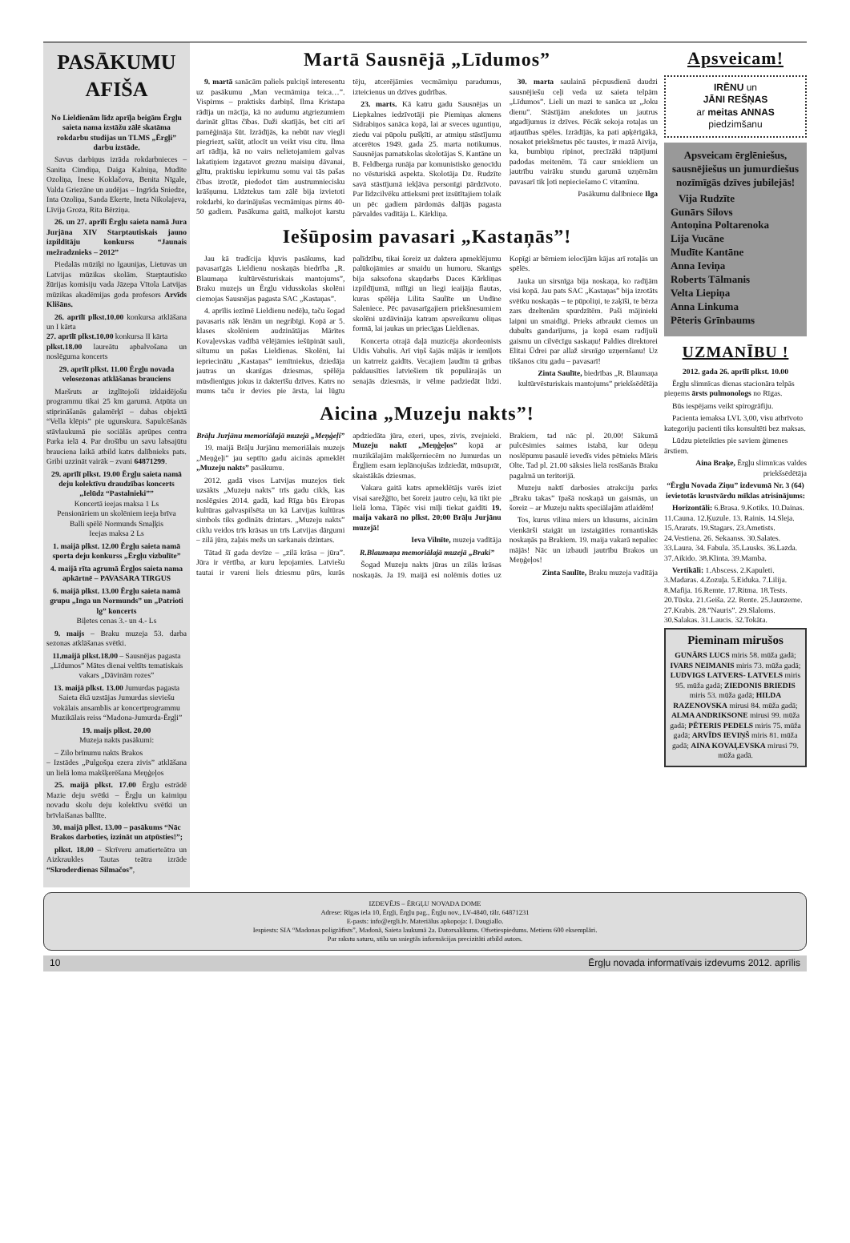PASĀKUMU AFIŠA
No Lieldienām līdz aprīļa beigām Ērgļu saieta nama izstāžu zālē skatāma rokdarbu studijas un TLMS „Ērgļi” darbu izstāde.
Savus darbiņus izrāda rokdarbnieces – Sanita Cimdiņa, Daiga Kalniņa, Mudīte Ozoliņa, Inese Koklačova, Benita Nīgale, Valda Griezāne un audējas – Ingrīda Sniedze, Inta Ozoliņa, Sanda Ekerte, Ineta Nikolajeva, Līvija Groza, Rita Bērziņa.
26. un 27. aprīlī Ērgļu saieta namā Jura Jurjāna XIV Starptautiskais jauno izpildītāju konkurss “Jaunais mežradznieks – 2012”
Piedalās mūziķi no Igaunijas, Lietuvas un Latvijas mūzikas skolām. Starptautisko žūrijas komisiju vada Jāzepa Vītola Latvijas mūzikas akadēmijas goda profesors Arvīds Klišāns.
26. aprīlī plkst.10.00 konkursa atklāšana un I kārta
27. aprīlī plkst.10.00 konkursa II kārta
plkst.18.00 laureātu apbalvošana un noslēguma koncerts
29. aprīlī plkst. 11.00 Ērgļu novada velosezonas atklāšanas brauciens
Maršruts ar izglītojoši izklaidējošu programmu tikai 25 km garumā. Atpūta un stiprināšanās galamērķī – dabas objektā “Vella klēpis” pie ugunskura. Sapulcēšanās stāvlaukumā pie sociālās aprūpes centra Parka ielā 4. Par drošību un savu labsajūtu brauciena laikā atbild katrs dalībnieks pats. Gribi uzzināt vairāk – zvani 64871299.
29. aprīlī plkst. 19.00 Ērgļu saieta namā deju kolektīvu draudzības koncerts „Ielūdz “Pastalnieki””
Koncertā ieejas maksa 1 Ls
Pensionāriem un skolēniem ieeja brīva
Balli spēlē Normunds Smaļķis
Ieejas maksa 2 Ls
1. maijā plkst. 12.00 Ērgļu saieta namā sporta deju konkurss „Ērgļu vizbulīte”
4. maijā rīta agrumā Ērgļos saieta nama apkārtnē – PAVASARA TIRGUS
6. maijā plkst. 13.00 Ērgļu saieta namā grupu „Inga un Normunds” un „Patrioti lg” koncerts
Biļetes cenas 3.- un 4.- Ls
9. maijs – Braku muzeja 53. darba sezonas atklāšanas svētki.
11.maijā plkst.18.00 – Sausnējas pagasta „Līdumos” Mātes dienai veltīts tematiskais vakars „Dāvinām rozes”
13. maijā plkst. 13.00 Jumurdas pagasta Saieta ēkā uzstājas Jumurdas sieviešu vokālais ansamblis ar koncertprogrammu Muzikālais reiss “Madona-Jumurda-Ērgļi”
19. maijs plkst. 20.00
Muzeja nakts pasākumi:
– Zilo brīnumu nakts Brakos
– Izstādes „Pulgošņa ezera zivis” atklāšana un lielā loma makšķerēšana Meņģeļos
25. maijā plkst. 17.00 Ērgļu estrādē Mazie deju svētki – Ērgļu un kaimiņu novadu skolu deju kolektīvu svētki un brīvlaišanas ballīte.
30. maijā plkst. 13.00 – pasākums “Nāc Brakos darboties, izzināt un atpūsties!”;
plkst. 18.00 – Skrīveru amatierteātra un Aizkraukles Tautas teātra izrāde “Skroderdienas Silmačos”,
Martā Sausnējā „Līdumos”
9. martā sanācām paliels pulciņš interesentu uz pasākumu „Man vecmāmiņa teica…”. Vispirms – praktisks darbiņš. Ilma Kristapa rādīja un mācīja, kā no audumu atgriezumiem darināt glītas čības. Daži skatījās, bet citi arī pamēģināja šūt. Izrādījās, ka nebūt nav viegli piegriezt, sašūt, atlocīt un veikt visu citu. Ilma arī rādīja, kā no vairs nelietojamiem galvas lakatiņiem izgatavot greznu maisiņu dāvanai, glītu, praktisku iepirkumu somu vai tās pašas čības izrotāt, piedodot tām austrumniecisku krāšņumu. Līdztekus tam zālē bija izvietoti rokdarbi, ko darinājušas vecmāmiņas pirms 40-50 gadiem. Pasākuma gaitā, malkojot karstu tēju, atcerējāmies vecmāmiņu paradumus, izteicienus un dzīves gudrības.
23. marts. Kā katru gadu Sausnējas un Liepkalnes iedzīvotāji pie Piemiņas akmens Sidrabiņos sanāca kopā, lai ar sveces uguntiņu, ziedu vai pūpolu pušķīti, ar atmiņu stāstījumu atcerētos 1949. gada 25. marta notikumus. Sausnējas pamatskolas skolotājas S. Kantāne un B. Feldberga runāja par komunistisko genocīdu no vēsturiskā aspekta. Skolotāja Dz. Rudzīte savā stāstījumā iekļāva personīgi pārdzīvoto. Par līdzcilvēku attieksmi pret izsūtītajiem tolaik un pēc gadiem pārdomās dalījās pagasta pārvaldes vadītāja L. Kārkliņa.
30. marta saulainā pēcpusdienā daudzi sausnējiešu ceļi veda uz saieta telpām „Līdumos”. Lieli un mazi te sanāca uz „Joku dienu”. Stāstījām anekdotes un jautrus atgadījumus iz dzīves. Pēcāk sekoja rotaļas un atjautības spēles. Izrādījās, ka pati apķērīgākā, nosakot priekšmetus pēc taustes, ir mazā Aivija, ka, bumbiņu ripinot, precīzāki trāpījumi padodas meitenēm. Tā caur smiekliem un jautrību vairāku stundu garumā uzņēmām pavasarī tik ļoti nepieciešamo C vitamīnu.
Pasākumu dalībniece Ilga
Iešūposim pavasari „Kastaņās”!
Jau kā tradīcija kļuvis pasākums, kad pavasarīgās Lieldienu noskaņās biedrība „R. Blaumaņa kultūrvēsturiskais mantojums”, Braku muzejs un Ērgļu vidusskolas skolēni ciemojas Sausnējas pagasta SAC „Kastaņas”.
4. aprīlis iezīmē Lieldienu nedēļu, taču šogad pavasaris nāk lēnām un negribīgi. Kopā ar 5. klases skolēniem audzinātājas Mārītes Kovaļevskas vadībā vēlējāmies iešūpināt sauli, siltumu un pašas Lieldienas. Skolēni, lai iepriecinātu „Kastaņas” iemītniekus, dziedāja jautras un skanīgas dziesmas, spēlēja mūsdienīgus jokus iz dakterīšu dzīves. Katrs no mums taču ir devies pie ārsta, lai lūgtu palīdzību, tikai šoreiz uz daktera apmeklējumu palūkojāmies ar smaidu un humoru. Skanīgs bija saksofona skaņdarbs Daces Kārkliņas izpildījumā, mīlīgi un liegi ieaijāja flautas, kuras spēlēja Lilita Saulīte un Undīne Saleniece. Pēc pavasarīgajiem priekšnesumiem skolēni uzdāvināja katram apsveikumu oliņas formā, lai jaukas un priecīgas Lieldienas.
Koncerta otrajā daļā muzicēja akordeonists Uldis Vabulis. Arī viņš šajās mājās ir iemīļots un katrreiz gaidīts. Vecajiem ļaudīm tā gribas paklausīties latviešiem tik populārajās un senajās dziesmās, ir vēlme padziedāt līdzi. Kopīgi ar bērniem ielocījām kājas arī rotaļās un spēlēs.
Jauka un sirsnīga bija noskaņa, ko radījām visi kopā. Jau pats SAC „Kastaņas” bija izrotāts svētku noskaņās – te pūpoliņi, te zaķīši, te bērza zars dzeltenām spurdzītēm. Paši mājinieki laipni un smaidīgi. Prieks atbraukt ciemos un dubults gandarījums, ja kopā esam radījuši gaismu un cilvēcīgu saskaņu! Paldies direktorei Elitai Ūdrei par allaž sirsnīgo uzņemšanu! Uz tikšanos citu gadu – pavasarī!
Zinta Saulīte, biedrības „R. Blaumaņa kultūrvēsturiskais mantojums” priekšsēdētāja
Aicina „Muzeju nakts”!
Brāļu Jurjānu memoriālajā muzejā „Meņģeļi”
19. maijā Brāļu Jurjānu memoriālais muzejs „Meņģeļi” jau septīto gadu aicinās apmeklēt „Muzeju nakts” pasākumu.
2012. gadā visos Latvijas muzejos tiek uzsākts „Muzeju nakts” trīs gadu cikls, kas noslēgsies 2014. gadā, kad Rīga būs Eiropas kultūras galvaspilsēta un kā Latvijas kultūras simbols tiks godināts dzintars. „Muzeju nakts” ciklu veidos trīs krāsas un trīs Latvijas dārgumi – zilā jūra, zaļais mežs un sarkanais dzintars.
Tātad šī gada devīze – „zilā krāsa – jūra”. Jūra ir vērtība, ar kuru lepojamies. Latviešu tautai ir vareni liels dziesmu pūrs, kurās apdziedāta jūra, ezeri, upes, zivis, zvejnieki. Muzeju naktī „Meņģeļos” kopā ar muzikālajām makšķerniecēm no Jumurdas un Ērgļiem esam ieplānojušas izdziedāt, mūsuprāt, skaistākās dziesmas.
Vakara gaitā katrs apmeklētājs varēs iziet visai sarežģīto, bet šoreiz jautro ceļu, kā tikt pie lielā loma. Tāpēc visi mīļi tiekat gaidīti 19. maija vakarā no plkst. 20:00 Brāļu Jurjānu muzejā!
Ieva Vilnīte, muzeja vadītāja
R.Blaumaņa memoriālajā muzejā „Braki”
Šogad Muzeju nakts jūras un zilās krāsas noskaņās. Ja 19. maijā esi nolēmis doties uz Brakiem, tad nāc pl. 20.00! Sākumā pulcēsimies saimes istabā, kur ūdeņu noslēpumu pasaulē ievedīs vides pētnieks Māris Olte. Tad pl. 21.00 sāksies lielā rosīšanās Braku pagalmā un teritorijā.
Muzeju naktī darbosies atrakciju parks „Braku takas” īpašā noskaņā un gaismās, un šoreiz – ar Muzeju nakts speciālajām atlaidēm!
Tos, kurus vilina miers un klusums, aicinām vienkārši staigāt un izstaigāties romantiskās noskaņās pa Brakiem. 19. maija vakarā nepaliec mājās! Nāc un izbaudi jautrību Brakos un Meņģeļos!
Zinta Saulīte, Braku muzeja vadītāja
Apsveicam!
IRĒNU un
JĀNI REŠŅAS
ar meitas ANNAS
piedzimšanu
Apsveicam ērglēniešus, sausnējiešus un jumurdiešus nozīmīgās dzīves jubilejās!
Vija Rudzīte
Gunārs Silovs
Antoņina Poltarenoka
Lija Vucāne
Mudīte Kantāne
Anna Ieviņa
Roberts Tālmanis
Velta Liepiņa
Anna Linkuma
Pēteris Grīnbaums
UZMANĪBU !
2012. gada 26. aprīlī plkst. 10.00
Ērgļu slimnīcas dienas stacionāra telpās pieņems ārsts pulmonologs no Rīgas.
Būs iespējams veikt spirogrāfiju.
Pacienta iemaksa LVL 3,00, visu atbrīvoto kategoriju pacienti tiks konsultēti bez maksas.
Lūdzu pieteikties pie saviem ģimenes ārstiem.
Aina Braķe, Ērgļu slimnīcas valdes priekšsēdētāja
“Ērgļu Novada Ziņu” izdevumā Nr. 3 (64) ievietotās krustvārdu mīklas atrisinājums:
Horizontāli: 6.Brasa. 9.Kotiks. 10.Dainas. 11.Cauna. 12.Ķuzule. 13. Rainis. 14.Sleja. 15.Ararats. 19.Stagars. 23.Ametists. 24.Vestiena. 26. Sekaanss. 30.Salates. 33.Laura. 34. Fabula. 35.Lausks. 36.Lazda. 37.Aikido. 38.Klinta. 39.Mamba.
Vertikāli: 1.Abscess. 2.Kapuleti. 3.Madaras. 4.Zozuļa. 5.Eiduka. 7.Lilija. 8.Mafija. 16.Remte. 17.Ritma. 18.Tests. 20.Tūska. 21.Geiša. 22. Rente. 25.Jaunzeme. 27.Krabis. 28.”Nauris”. 29.Slaloms. 30.Salakas. 31.Laucis. 32.Tokāta.
Pieminam mirušos
GUNĀRS LUCS miris 58. mūža gadā; IVARS NEIMANIS miris 73. mūža gadā; LUDVIGS LATVERS- LATVELS miris 95. mūža gadā; ZIEDONIS BRIEDIS miris 53. mūža gadā; HILDA RAZENOVSKA mirusi 84. mūža gadā; ALMA ANDRIKSONE mirusi 99. mūža gadā; PĒTERIS PEDELS miris 75. mūža gadā; ARVĪDS IEVIŅŠ miris 81. mūža gadā; AINA KOVAĻEVSKA mirusi 79. mūža gadā.
IZDEVĒJS – ĒRGĻU NOVADA DOME
Adrese: Rīgas iela 10, Ērgļi, Ērgļu pag., Ērgļu nov., LV-4840, tālr. 64871231
E-pasts: info@ergli.lv. Materiālus apkopoja: I. Daugiallo.
Iespiests: SIA “Madonas poligrāfists”, Madonā, Saieta laukumā 2a. Datorsalikums. Ofsetiespiedums. Metiens 600 eksemplāri.
Par rakstu saturu, stilu un sniegtās informācijas precizitāti atbild autors.
10 Ērgļu novada informatīvais izdevums 2012. aprīlis